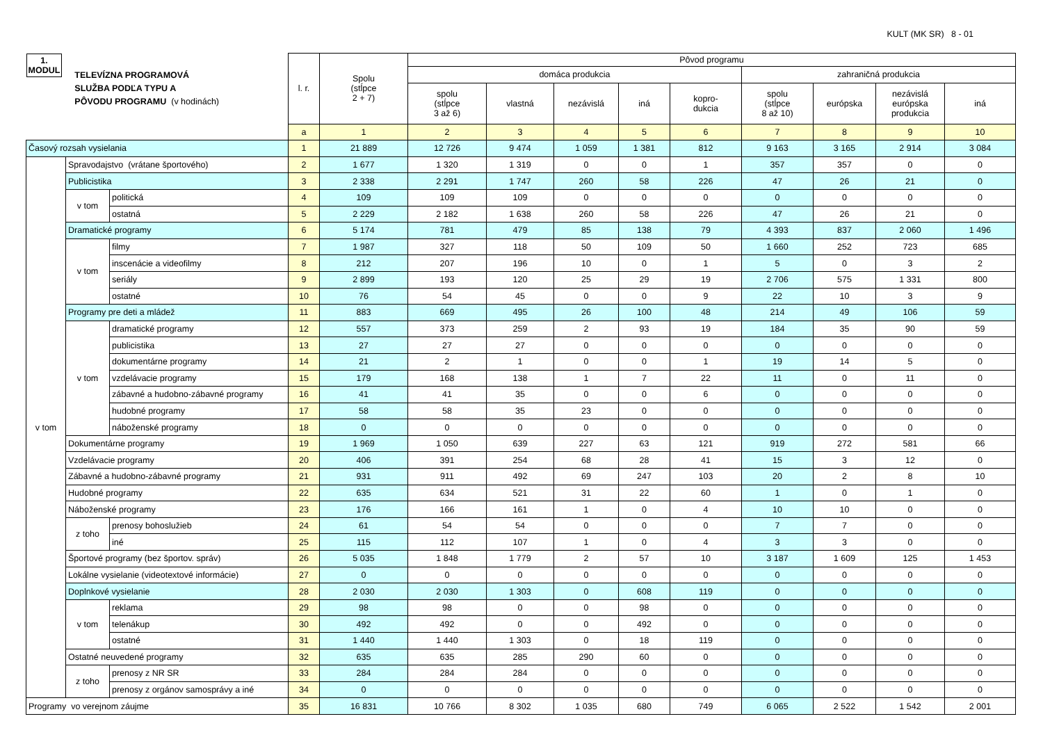KULT (MK SR) 8 - 01
| 1. MODUL TELEVÍZNA PROGRAMOVÁ SLUŽBA PODĽA TYPU A PÔVODU PROGRAMU (v hodinách) | | | l. r. | Spolu (stĺpce 2 + 7) | Pôvod programu | | | | | | | | |
| --- | --- | --- | --- | --- | --- | --- | --- | --- | --- | --- | --- | --- | --- |
| | | | | | domáca produkcia | | | | | zahraničná produkcia | | | |
| | | | | | spolu (stĺpce 3 až 6) | vlastná | nezávislá | iná | kopro- dukcia | spolu (stĺpce 8 až 10) | európska | nezávislá európska produkcia | iná |
| | | | a | 1 | 2 | 3 | 4 | 5 | 6 | 7 | 8 | 9 | 10 |
| Časový rozsah vysielania | | | 1 | 21 889 | 12 726 | 9 474 | 1 059 | 1 381 | 812 | 9 163 | 3 165 | 2 914 | 3 084 |
| v tom | Spravodajstvo (vrátane športového) | | 2 | 1 677 | 1 320 | 1 319 | 0 | 0 | 1 | 357 | 357 | 0 | 0 |
| | Publicistika | | 3 | 2 338 | 2 291 | 1 747 | 260 | 58 | 226 | 47 | 26 | 21 | 0 |
| | v tom | politická | 4 | 109 | 109 | 109 | 0 | 0 | 0 | 0 | 0 | 0 | 0 |
| | | ostatná | 5 | 2 229 | 2 182 | 1 638 | 260 | 58 | 226 | 47 | 26 | 21 | 0 |
| | Dramatické programy | | 6 | 5 174 | 781 | 479 | 85 | 138 | 79 | 4 393 | 837 | 2 060 | 1 496 |
| | v tom | filmy | 7 | 1 987 | 327 | 118 | 50 | 109 | 50 | 1 660 | 252 | 723 | 685 |
| | | inscenácie a videofilmy | 8 | 212 | 207 | 196 | 10 | 0 | 1 | 5 | 0 | 3 | 2 |
| | | seriály | 9 | 2 899 | 193 | 120 | 25 | 29 | 19 | 2 706 | 575 | 1 331 | 800 |
| | | ostatné | 10 | 76 | 54 | 45 | 0 | 0 | 9 | 22 | 10 | 3 | 9 |
| | Programy pre deti a mládež | | 11 | 883 | 669 | 495 | 26 | 100 | 48 | 214 | 49 | 106 | 59 |
| | v tom | dramatické programy | 12 | 557 | 373 | 259 | 2 | 93 | 19 | 184 | 35 | 90 | 59 |
| | | publicistika | 13 | 27 | 27 | 27 | 0 | 0 | 0 | 0 | 0 | 0 | 0 |
| | | dokumentárne programy | 14 | 21 | 2 | 1 | 0 | 0 | 1 | 19 | 14 | 5 | 0 |
| | | vzdelávacie programy | 15 | 179 | 168 | 138 | 1 | 7 | 22 | 11 | 0 | 11 | 0 |
| | | zábavné a hudobno-zábavné programy | 16 | 41 | 41 | 35 | 0 | 0 | 6 | 0 | 0 | 0 | 0 |
| | | hudobné programy | 17 | 58 | 58 | 35 | 23 | 0 | 0 | 0 | 0 | 0 | 0 |
| | | náboženské programy | 18 | 0 | 0 | 0 | 0 | 0 | 0 | 0 | 0 | 0 | 0 |
| | Dokumentárne programy | | 19 | 1 969 | 1 050 | 639 | 227 | 63 | 121 | 919 | 272 | 581 | 66 |
| | Vzdelávacie programy | | 20 | 406 | 391 | 254 | 68 | 28 | 41 | 15 | 3 | 12 | 0 |
| | Zábavné a hudobno-zábavné programy | | 21 | 931 | 911 | 492 | 69 | 247 | 103 | 20 | 2 | 8 | 10 |
| | Hudobné programy | | 22 | 635 | 634 | 521 | 31 | 22 | 60 | 1 | 0 | 1 | 0 |
| | Náboženské programy | | 23 | 176 | 166 | 161 | 1 | 0 | 4 | 10 | 10 | 0 | 0 |
| | z toho | prenosy bohoslužieb | 24 | 61 | 54 | 54 | 0 | 0 | 0 | 7 | 7 | 0 | 0 |
| | | iné | 25 | 115 | 112 | 107 | 1 | 0 | 4 | 3 | 3 | 0 | 0 |
| | Športové programy (bez športov. správ) | | 26 | 5 035 | 1 848 | 1 779 | 2 | 57 | 10 | 3 187 | 1 609 | 125 | 1 453 |
| | Lokálne vysielanie (videotextové informácie) | | 27 | 0 | 0 | 0 | 0 | 0 | 0 | 0 | 0 | 0 | 0 |
| | Doplnkové vysielanie | | 28 | 2 030 | 2 030 | 1 303 | 0 | 608 | 119 | 0 | 0 | 0 | 0 |
| | v tom | reklama | 29 | 98 | 98 | 0 | 0 | 98 | 0 | 0 | 0 | 0 | 0 |
| | | telenákup | 30 | 492 | 492 | 0 | 0 | 492 | 0 | 0 | 0 | 0 | 0 |
| | | ostatné | 31 | 1 440 | 1 440 | 1 303 | 0 | 18 | 119 | 0 | 0 | 0 | 0 |
| | Ostatné neuvedené programy | | 32 | 635 | 635 | 285 | 290 | 60 | 0 | 0 | 0 | 0 | 0 |
| | z toho | prenosy z NR SR | 33 | 284 | 284 | 284 | 0 | 0 | 0 | 0 | 0 | 0 | 0 |
| | | prenosy z orgánov samosprávy a iné | 34 | 0 | 0 | 0 | 0 | 0 | 0 | 0 | 0 | 0 | 0 |
| Programy vo verejnom záujme | | | 35 | 16 831 | 10 766 | 8 302 | 1 035 | 680 | 749 | 6 065 | 2 522 | 1 542 | 2 001 |